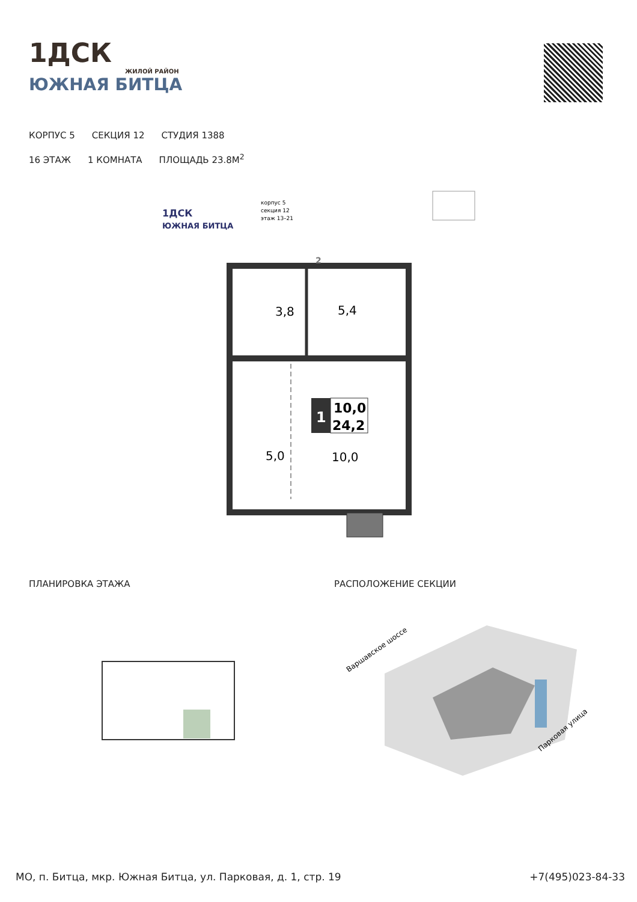1ДСК
ЖИЛОЙ РАЙОН
ЮЖНАЯ БИТЦА
КОРПУС 5 СЕКЦИЯ 12 СТУДИЯ 1388
16 ЭТАЖ 1 КОМНАТА ПЛОЩАДЬ 23.8М<sup>2</sup>
1ДСК
ЮЖНАЯ БИТЦА
корпус 5
секция 12
этаж 13–21
3,8
5,4
5,0
10,0
1
10,0
24,2
2
ПЛАНИРОВКА ЭТАЖА РАСПОЛОЖЕНИЕ СЕКЦИИ
Варшавское шоссе
Парковая улица
МО, п. Битца, мкр. Южная Битца, ул. Парковая, д. 1, стр. 19
+7(495)023-84-33